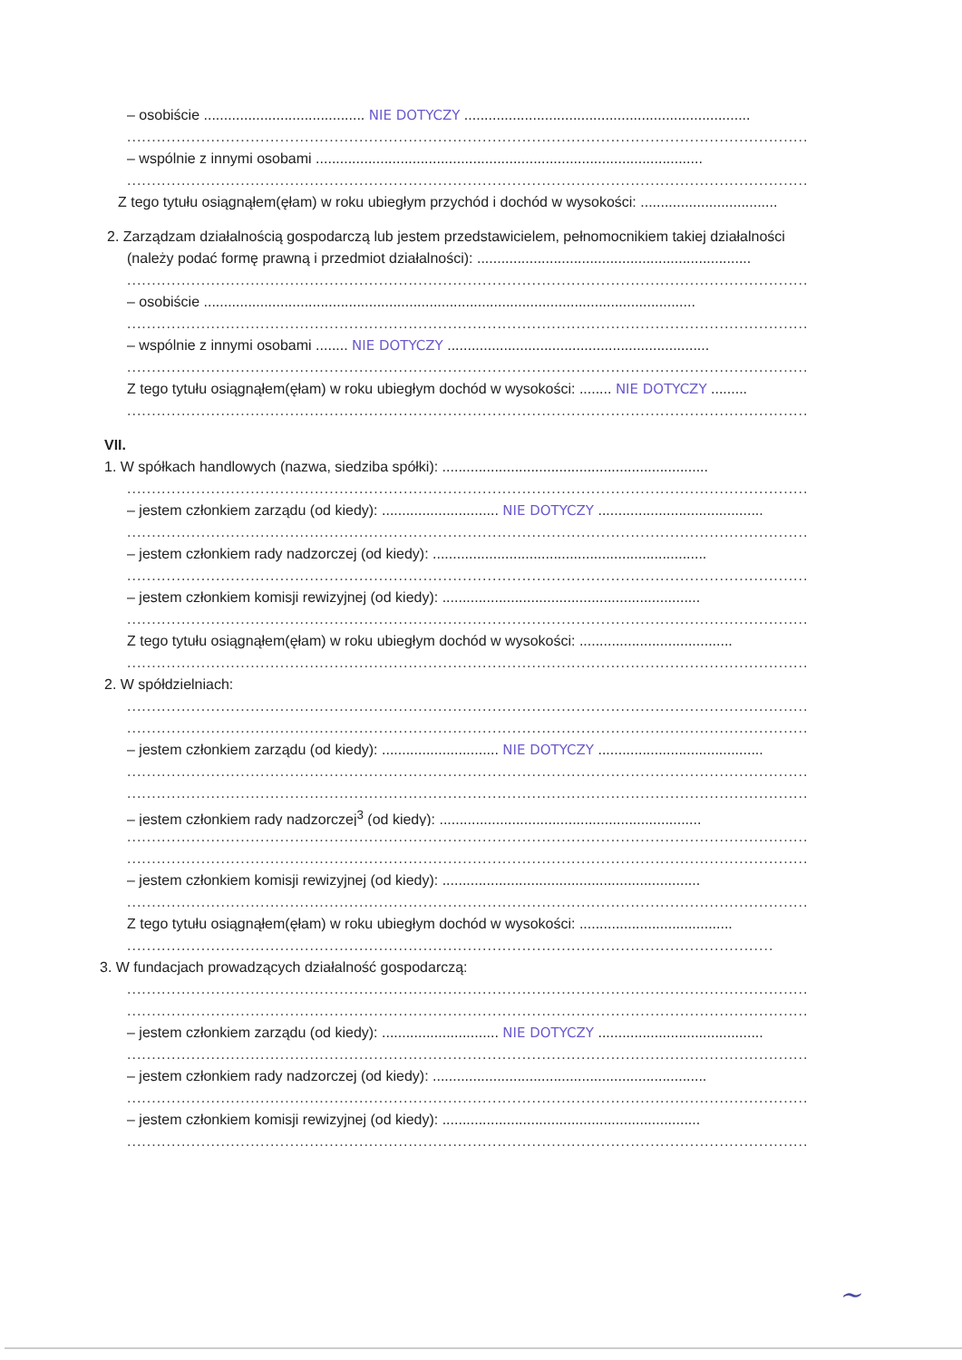– osobiście ........................................ NIE DOTYCZY .......................................................................
..........................................................................................................................................
– wspólnie z innymi osobami ................................................................................................
..........................................................................................................................................
Z tego tytułu osiągnąłem(ęłam) w roku ubiegłym przychód i dochód w wysokości: ..................................
2. Zarządzam działalnością gospodarczą lub jestem przedstawicielem, pełnomocnikiem takiej działalności
(należy podać formę prawną i przedmiot działalności): ....................................................................
..........................................................................................................................................
– osobiście ..........................................................................................................................
..........................................................................................................................................
– wspólnie z innymi osobami ........ NIE DOTYCZY .................................................................
..........................................................................................................................................
Z tego tytułu osiągnąłem(ęłam) w roku ubiegłym dochód w wysokości: ........ NIE DOTYCZY .........
..........................................................................................................................................
VII.
1. W spółkach handlowych (nazwa, siedziba spółki): ..................................................................
..........................................................................................................................................
– jestem członkiem zarządu (od kiedy): ............................. NIE DOTYCZY .........................................
..........................................................................................................................................
– jestem członkiem rady nadzorczej (od kiedy): ....................................................................
..........................................................................................................................................
– jestem członkiem komisji rewizyjnej (od kiedy): ................................................................
..........................................................................................................................................
Z tego tytułu osiągnąłem(ęłam) w roku ubiegłym dochód w wysokości: ......................................
..........................................................................................................................................
2. W spółdzielniach:
..........................................................................................................................................
..........................................................................................................................................
– jestem członkiem zarządu (od kiedy): ............................. NIE DOTYCZY .........................................
..........................................................................................................................................
..........................................................................................................................................
– jestem członkiem rady nadzorczej<sup>3</sup> (od kiedy): .................................................................
..........................................................................................................................................
..........................................................................................................................................
– jestem członkiem komisji rewizyjnej (od kiedy): ................................................................
..........................................................................................................................................
Z tego tytułu osiągnąłem(ęłam) w roku ubiegłym dochód w wysokości: ......................................
...................................................................................................................................
3. W fundacjach prowadzących działalność gospodarczą:
..........................................................................................................................................
..........................................................................................................................................
– jestem członkiem zarządu (od kiedy): ............................. NIE DOTYCZY .........................................
..........................................................................................................................................
– jestem członkiem rady nadzorczej (od kiedy): ....................................................................
..........................................................................................................................................
– jestem członkiem komisji rewizyjnej (od kiedy): ................................................................
..........................................................................................................................................
~